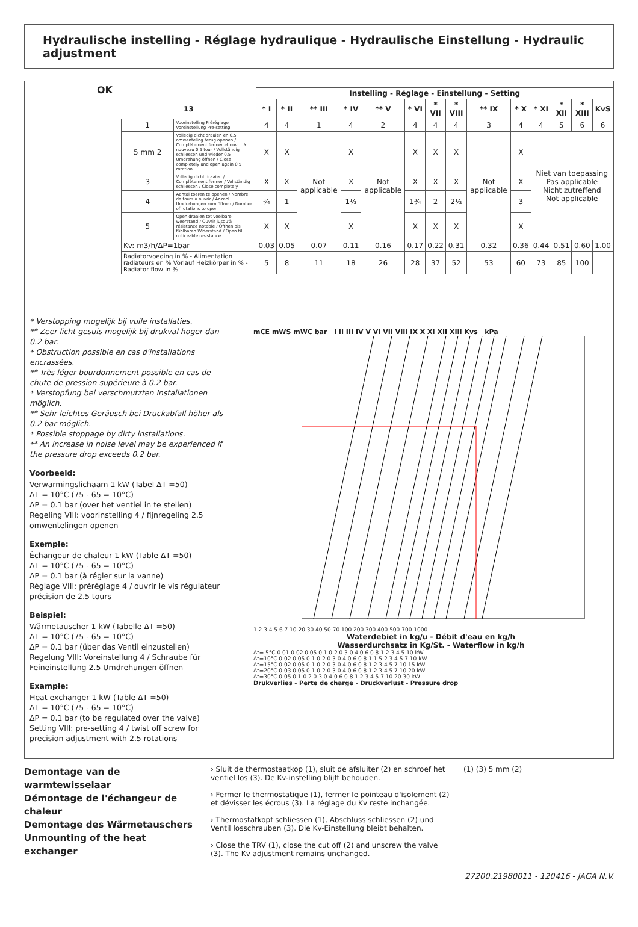Hydraulische instelling - Réglage hydraulique - Hydraulische Einstellung - Hydraulic adjustment
OK
| | | Instelling - Réglage - Einstellung - Setting | | | | | | | | | | | | | |
| --- | --- | --- | --- | --- | --- | --- | --- | --- | --- | --- | --- | --- | --- | --- | --- |
| 13 | | * I | * II | ** III | * IV | ** V | * VI | * VII | * VIII | ** IX | * X | * XI | * XII | * XIII | KvS |
| 1 | Voorinstelling Préréglage Voreinstellung Pre-setting | 4 | 4 | 1 | 4 | 2 | 4 | 4 | 4 | 3 | 4 | 4 | 5 | 6 | 6 |
| 5 mm 2 | Volledig dicht draaien en 0.5 omwenteling terug openen / Complètement fermer et ouvrir à nouveau 0.5 tour / Vollständig schliessen und wieder 0.5 Umdrehung öffnen / Close completely and open again 0.5 rotation | X | X | Not applicable | X | Not applicable | X | X | X | Not applicable | X | Niet van toepassing Pas applicable Nicht zutreffend Not applicable | | | |
| 3 | Volledig dicht draaien / Complètement fermer / Vollständig schliessen / Close completely | X | X | | X | | X | X | X | | X | | | | |
| 4 | Aantal toeren te openen / Nombre de tours à ouvrir / Anzahl Umdrehungen zum öffnen / Number of rotations to open | ¾ | 1 | | 1½ | | 1¾ | 2 | 2½ | | 3 | | | | |
| 5 | Open draaien tot voelbare weerstand / Ouvrir jusqu'à résistance notable / Öffnen bis fühlbaren Widerstand / Open till noticeable resistance | X | X | | X | | X | X | X | | X | | | | |
| Kv: m3/h/ΔP=1bar | | 0.03 | 0.05 | 0.07 | 0.11 | 0.16 | 0.17 | 0.22 | 0.31 | 0.32 | 0.36 | 0.44 | 0.51 | 0.60 | 1.00 |
| Radiatorvoeding in % - Alimentation radiateurs en % Vorlauf Heizkörper in % - Radiator flow in % | | 5 | 8 | 11 | 18 | 26 | 28 | 37 | 52 | 53 | 60 | 73 | 85 | 100 | |
* Verstopping mogelijk bij vuile installaties.
** Zeer licht gesuis mogelijk bij drukval hoger dan 0.2 bar.
* Obstruction possible en cas d'installations encrassées.
** Très léger bourdonnement possible en cas de chute de pression supérieure à 0.2 bar.
* Verstopfung bei verschmutzten Installationen möglich.
** Sehr leichtes Geräusch bei Druckabfall höher als 0.2 bar möglich.
* Possible stoppage by dirty installations.
** An increase in noise level may be experienced if the pressure drop exceeds 0.2 bar.
Voorbeeld:
Verwarmingslichaam 1 kW (Tabel ΔT =50)
ΔT = 10°C (75 - 65 = 10°C)
ΔP = 0.1 bar (over het ventiel in te stellen)
Regeling VIII: voorinstelling 4 / fijnregeling 2.5 omwentelingen openen
Exemple:
Échangeur de chaleur 1 kW (Table ΔT =50)
ΔT = 10°C (75 - 65 = 10°C)
ΔP = 0.1 bar (à régler sur la vanne)
Réglage VIII: préréglage 4 / ouvrir le vis régulateur précision de 2.5 tours
Beispiel:
Wärmetauscher 1 kW (Tabelle ΔT =50)
ΔT = 10°C (75 - 65 = 10°C)
ΔP = 0.1 bar (über das Ventil einzustellen)
Regelung VIII: Voreinstellung 4 / Schraube für Feineinstellung 2.5 Umdrehungen öffnen
Example:
Heat exchanger 1 kW (Table ΔT =50)
ΔT = 10°C (75 - 65 = 10°C)
ΔP = 0.1 bar (to be regulated over the valve)
Setting VIII: pre-setting 4 / twist off screw for precision adjustment with 2.5 rotations
mCE mWS mWC bar I II III IV V VI VII VIII IX X XI XII XIII Kvs kPa
1 2 3 4 5 6 7 10 20 30 40 50 70 100 200 300 400 500 700 1000
Waterdebiet in kg/u - Débit d'eau en kg/h
Wasserdurchsatz in Kg/St. - Waterflow in kg/h
Δt= 5°C 0.01 0.02 0.05 0.1 0.2 0.3 0.4 0.6 0.8 1 2 3 4 5 10 kW
Δt=10°C 0.02 0.05 0.1 0.2 0.3 0.4 0.6 0.8 1 1.5 2 3 4 5 7 10 kW
Δt=15°C 0.02 0.05 0.1 0.2 0.3 0.4 0.6 0.8 1 2 3 4 5 7 10 15 kW
Δt=20°C 0.03 0.05 0.1 0.2 0.3 0.4 0.6 0.8 1 2 3 4 5 7 10 20 kW
Δt=30°C 0.05 0.1 0.2 0.3 0.4 0.6 0.8 1 2 3 4 5 7 10 20 30 kW
Drukverlies - Perte de charge - Druckverlust - Pressure drop
Demontage van de warmtewisselaar
Démontage de l'échangeur de chaleur
Demontage des Wärmetauschers
Unmounting of the heat exchanger
› Sluit de thermostaatkop (1), sluit de afsluiter (2) en schroef het ventiel los (3). De Kv-instelling blijft behouden.
› Fermer le thermostatique (1), fermer le pointeau d'isolement (2) et dévisser les écrous (3). La réglage du Kv reste inchangée.
› Thermostatkopf schliessen (1), Abschluss schliessen (2) und Ventil losschrauben (3). Die Kv-Einstellung bleibt behalten.
› Close the TRV (1), close the cut off (2) and unscrew the valve (3). The Kv adjustment remains unchanged.
(1) (3) 5 mm (2)
27200.21980011 - 120416 - JAGA N.V.